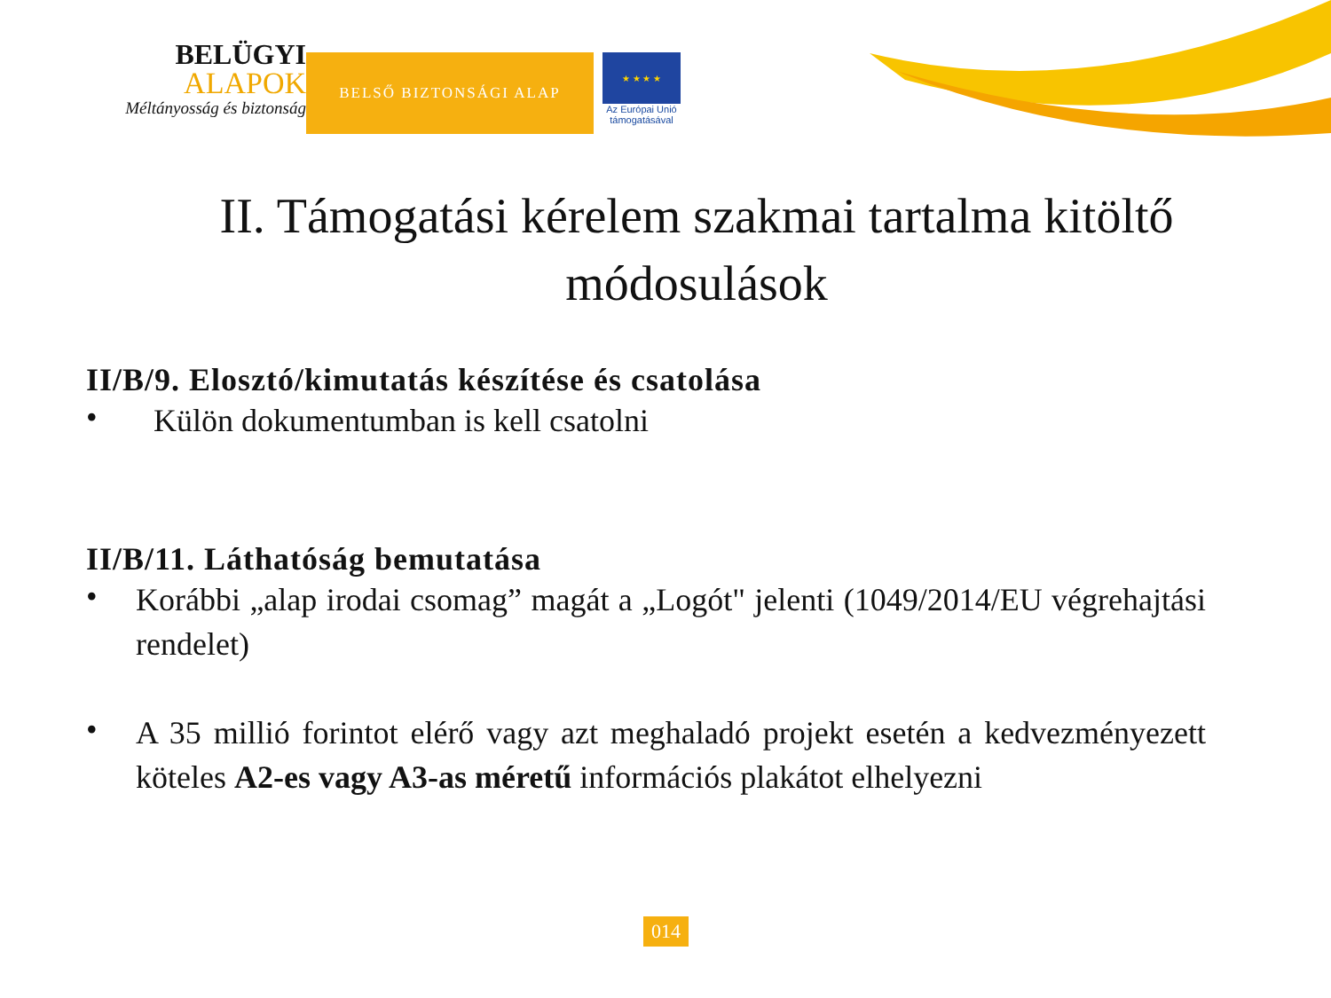BELÜGYI
ALAPOK
Méltányosság és biztonság
BELSŐ BIZTONSÁGI ALAP
★ ★ ★ ★
Az Európai Unió
támogatásával
II. Támogatási kérelem szakmai tartalma kitöltő módosulások
II/B/9. Elosztó/kimutatás készítése és csatolása
•
Külön dokumentumban is kell csatolni
II/B/11. Láthatóság bemutatása
•
Korábbi „alap irodai csomag” magát a „Logót" jelenti (1049/2014/EU végrehajtási rendelet)
•
A 35 millió forintot elérő vagy azt meghaladó projekt esetén a kedvezményezett köteles A2-es vagy A3-as méretű információs plakátot elhelyezni
014